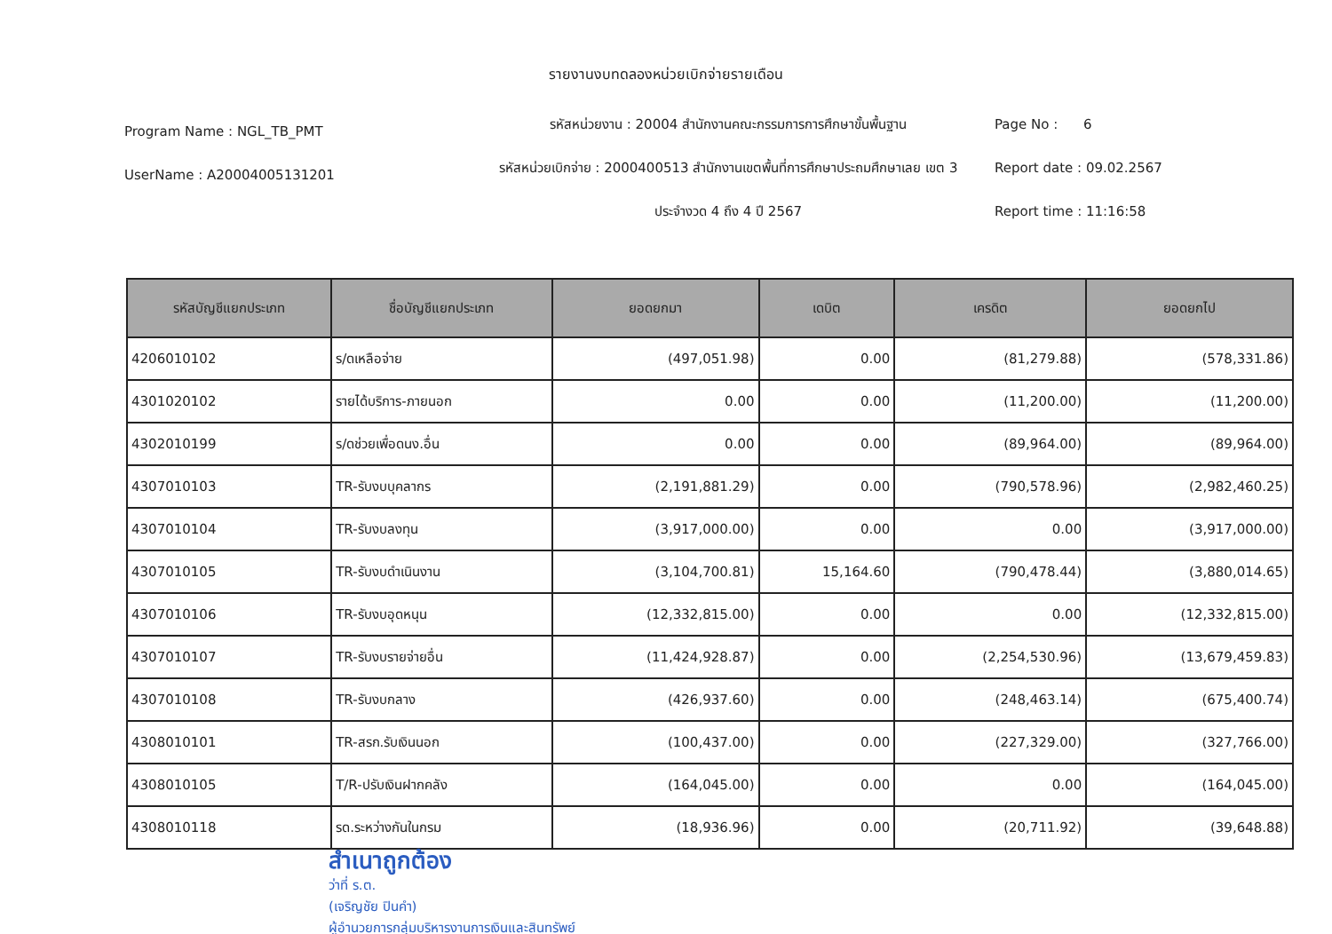รายงานงบทดลองหน่วยเบิกจ่ายรายเดือน
Program Name : NGL_TB_PMT
UserName : A20004005131201
รหัสหน่วยงาน : 20004 สำนักงานคณะกรรมการการศึกษาขั้นพื้นฐาน
รหัสหน่วยเบิกจ่าย : 2000400513 สำนักงานเขตพื้นที่การศึกษาประถมศึกษาเลย เขต 3
ประจำงวด 4 ถึง 4 ปี 2567
Page No : 6
Report date : 09.02.2567
Report time : 11:16:58
| รหัสบัญชีแยกประเภท | ชื่อบัญชีแยกประเภท | ยอดยกมา | เดบิต | เครดิต | ยอดยกไป |
| --- | --- | --- | --- | --- | --- |
| 4206010102 | ร/ดเหลือจ่าย | (497,051.98) | 0.00 | (81,279.88) | (578,331.86) |
| 4301020102 | รายได้บริการ-ภายนอก | 0.00 | 0.00 | (11,200.00) | (11,200.00) |
| 4302010199 | ร/ดช่วยเพื่อดนง.อื่น | 0.00 | 0.00 | (89,964.00) | (89,964.00) |
| 4307010103 | TR-รับงบบุคลากร | (2,191,881.29) | 0.00 | (790,578.96) | (2,982,460.25) |
| 4307010104 | TR-รับงบลงทุน | (3,917,000.00) | 0.00 | 0.00 | (3,917,000.00) |
| 4307010105 | TR-รับงบดำเนินงาน | (3,104,700.81) | 15,164.60 | (790,478.44) | (3,880,014.65) |
| 4307010106 | TR-รับงบอุดหนุน | (12,332,815.00) | 0.00 | 0.00 | (12,332,815.00) |
| 4307010107 | TR-รับงบรายจ่ายอื่น | (11,424,928.87) | 0.00 | (2,254,530.96) | (13,679,459.83) |
| 4307010108 | TR-รับงบกลาง | (426,937.60) | 0.00 | (248,463.14) | (675,400.74) |
| 4308010101 | TR-สรก.รับเงินนอก | (100,437.00) | 0.00 | (227,329.00) | (327,766.00) |
| 4308010105 | T/R-ปรับเงินฝากคลัง | (164,045.00) | 0.00 | 0.00 | (164,045.00) |
| 4308010118 | รด.ระหว่างกันในกรม | (18,936.96) | 0.00 | (20,711.92) | (39,648.88) |
สำเนาถูกต้อง
ว่าที่ ร.ต.
(เจริญชัย ปินคำ)
ผู้อำนวยการกลุ่มบริหารงานการเงินและสินทรัพย์